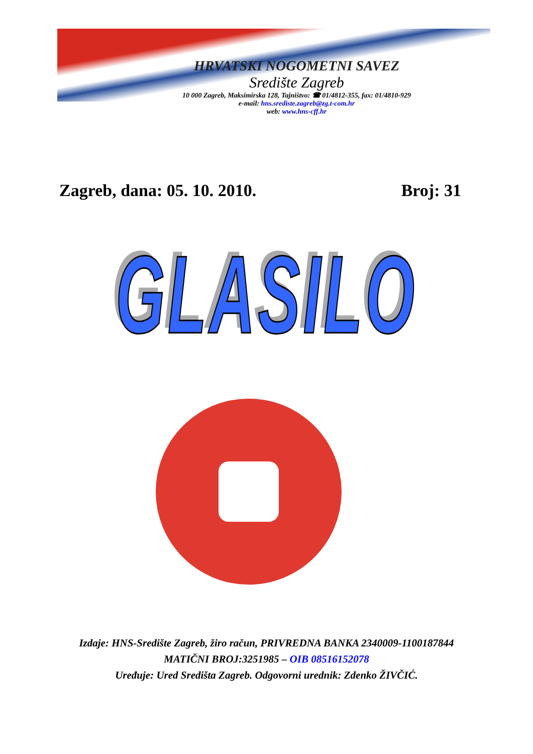HRVATSKI NOGOMETNI SAVEZ
Središte Zagreb
10 000 Zagreb, Maksimirska 128, Tajništvo: ☎ 01/4812-355, fax: 01/4810-929
e-mail: hns.srediste.zagreb@zg.t-com.hr
web: www.hns-cff.hr
Zagreb, dana: 05. 10. 2010. Broj: 31
GLASILO
Izdaje: HNS-Središte Zagreb, žiro račun, PRIVREDNA BANKA 2340009-1100187844
MATIČNI BROJ:3251985 – OIB 08516152078
Uređuje: Ured Središta Zagreb. Odgovorni urednik: Zdenko ŽIVČIĆ.